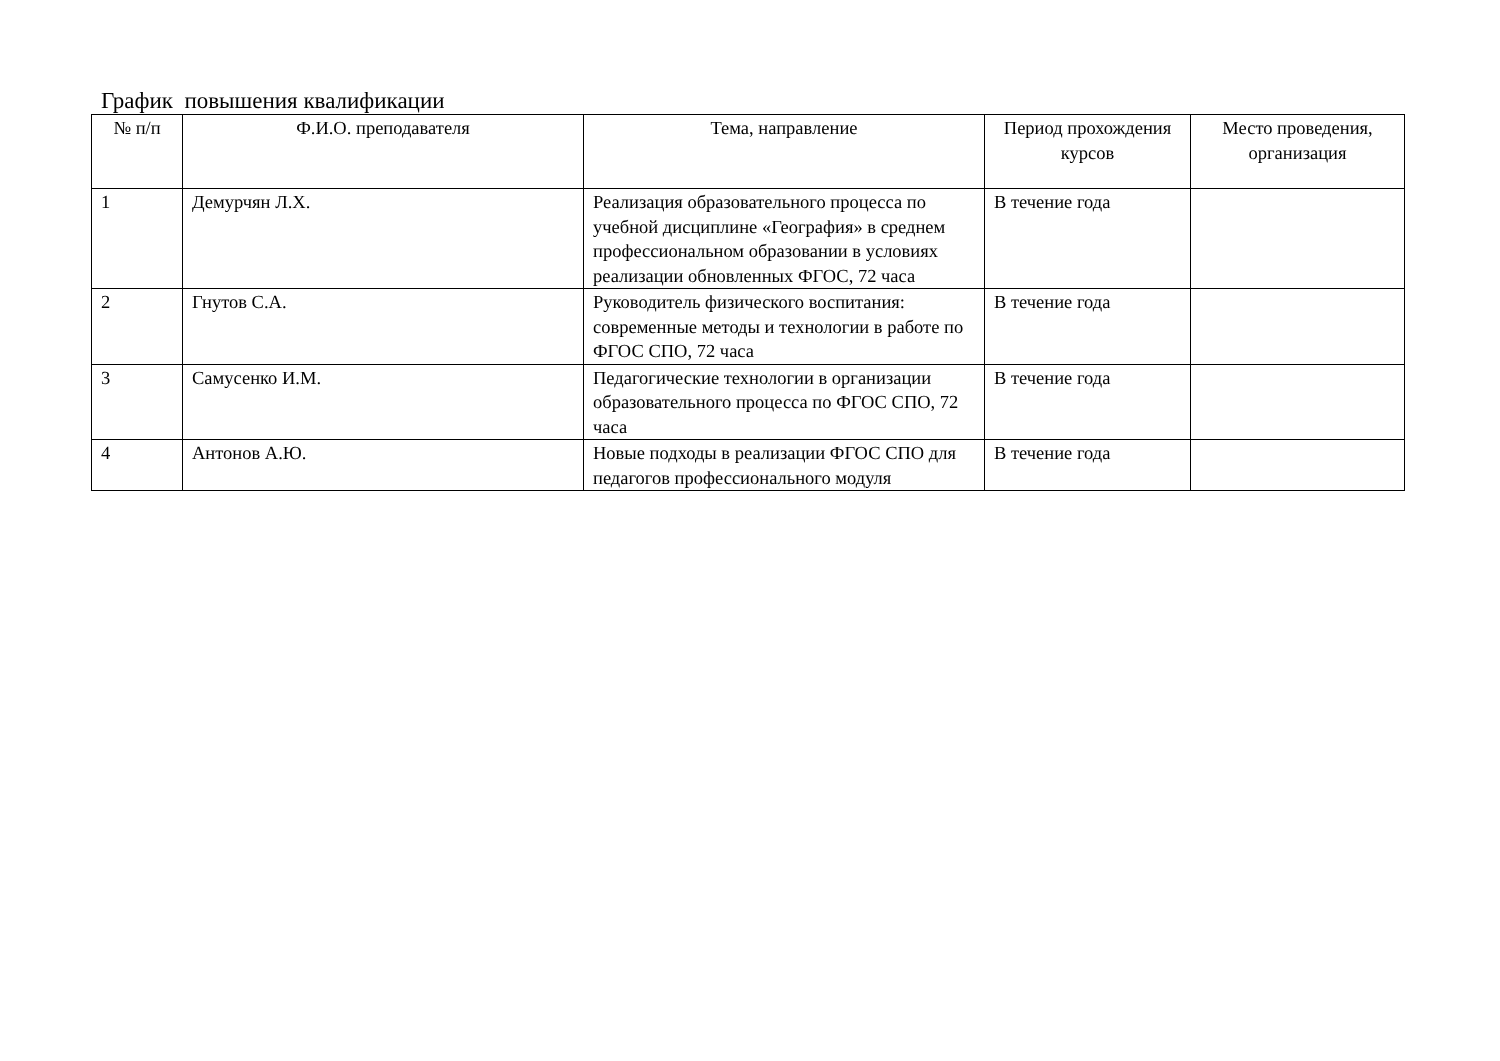График повышения квалификации
| № п/п | Ф.И.О. преподавателя | Тема, направление | Период прохождения курсов | Место проведения, организация |
| --- | --- | --- | --- | --- |
| 1 | Демурчян Л.Х. | Реализация образовательного процесса по учебной дисциплине «География» в среднем профессиональном образовании в условиях реализации обновленных ФГОС, 72 часа | В течение года | |
| 2 | Гнутов С.А. | Руководитель физического воспитания: современные методы и технологии в работе по ФГОС СПО, 72 часа | В течение года | |
| 3 | Самусенко И.М. | Педагогические технологии в организации образовательного процесса по ФГОС СПО, 72 часа | В течение года | |
| 4 | Антонов А.Ю. | Новые подходы в реализации ФГОС СПО для педагогов профессионального модуля | В течение года | |